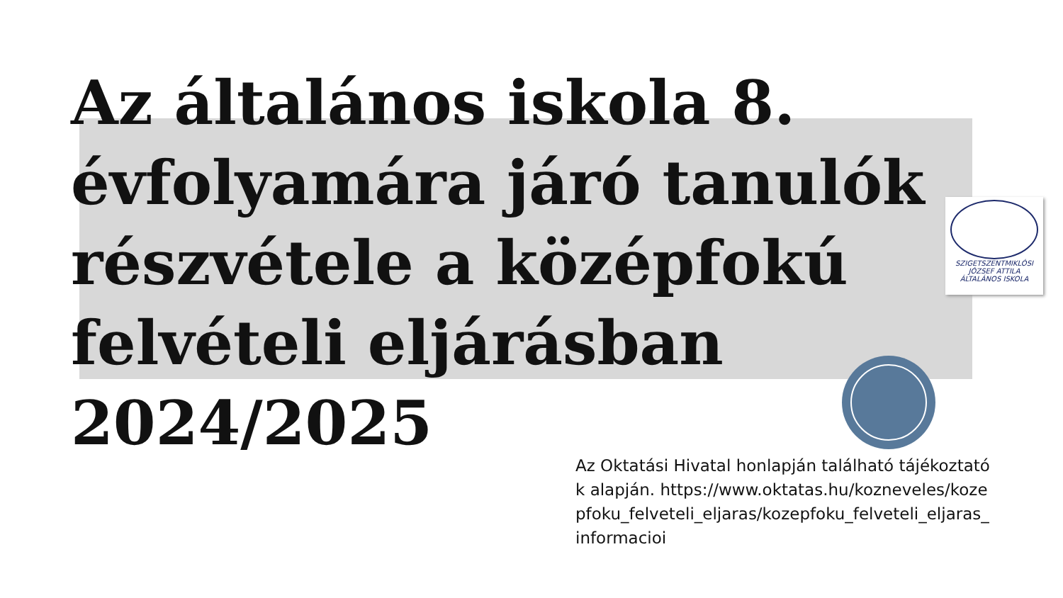Az általános iskola 8. évfolyamára járó tanulók részvétele a középfokú felvételi eljárásban 2024/2025
SZIGETSZENTMIKLÓSI
JÓZSEF ATTILA
ÁLTALÁNOS ISKOLA
Az Oktatási Hivatal honlapján található tájékoztatók alapján. https://www.oktatas.hu/kozneveles/kozepfoku_felveteli_eljaras/kozepfoku_felveteli_eljaras_informacioi